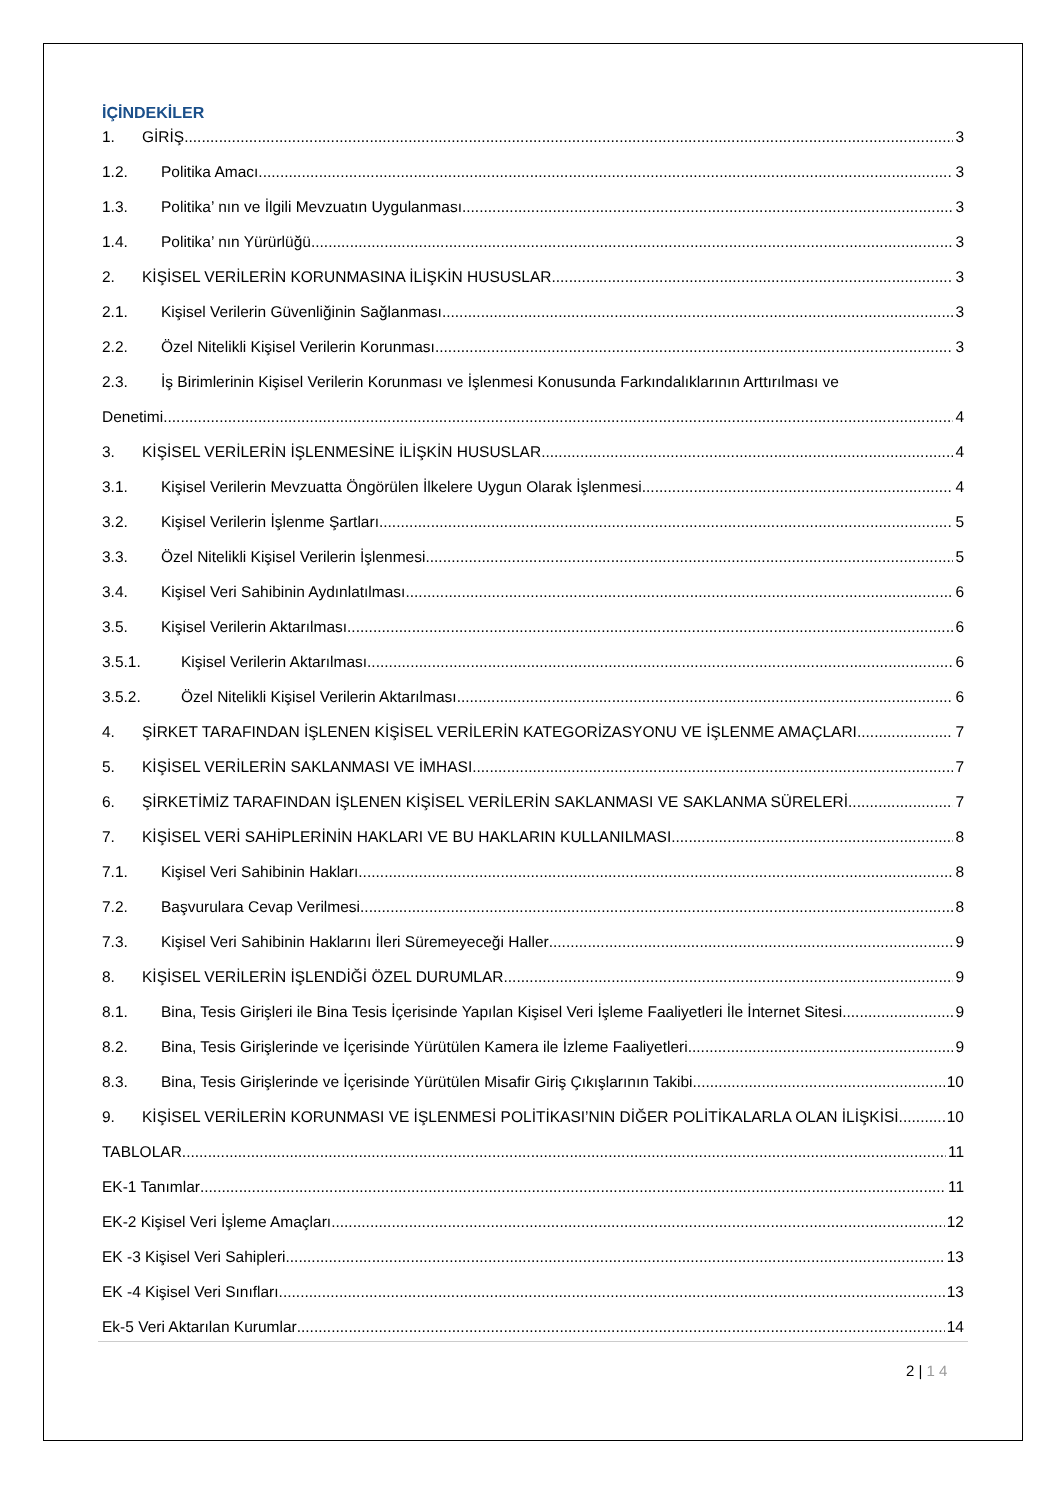İÇİNDEKİLER
1. GİRİŞ 3
1.2. Politika Amacı 3
1.3. Politika’ nın ve İlgili Mevzuatın Uygulanması 3
1.4. Politika’ nın Yürürlüğü 3
2. KİŞİSEL VERİLERİN KORUNMASINA İLİŞKİN HUSUSLAR 3
2.1. Kişisel Verilerin Güvenliğinin Sağlanması 3
2.2. Özel Nitelikli Kişisel Verilerin Korunması 3
2.3. İş Birimlerinin Kişisel Verilerin Korunması ve İşlenmesi Konusunda Farkındalıklarının Arttırılması ve
Denetimi 4
3. KİŞİSEL VERİLERİN İŞLENMESİNE İLİŞKİN HUSUSLAR 4
3.1. Kişisel Verilerin Mevzuatta Öngörülen İlkelere Uygun Olarak İşlenmesi 4
3.2. Kişisel Verilerin İşlenme Şartları 5
3.3. Özel Nitelikli Kişisel Verilerin İşlenmesi 5
3.4. Kişisel Veri Sahibinin Aydınlatılması 6
3.5. Kişisel Verilerin Aktarılması 6
3.5.1. Kişisel Verilerin Aktarılması 6
3.5.2. Özel Nitelikli Kişisel Verilerin Aktarılması 6
4. ŞİRKET TARAFINDAN İŞLENEN KİŞİSEL VERİLERİN KATEGORİZASYONU VE İŞLENME AMAÇLARI 7
5. KİŞİSEL VERİLERİN SAKLANMASI VE İMHASI 7
6. ŞİRKETİMİZ TARAFINDAN İŞLENEN KİŞİSEL VERİLERİN SAKLANMASI VE SAKLANMA SÜRELERİ 7
7. KİŞİSEL VERİ SAHİPLERİNİN HAKLARI VE BU HAKLARIN KULLANILMASI 8
7.1. Kişisel Veri Sahibinin Hakları 8
7.2. Başvurulara Cevap Verilmesi 8
7.3. Kişisel Veri Sahibinin Haklarını İleri Süremeyeceği Haller 9
8. KİŞİSEL VERİLERİN İŞLENDİĞİ ÖZEL DURUMLAR 9
8.1. Bina, Tesis Girişleri ile Bina Tesis İçerisinde Yapılan Kişisel Veri İşleme Faaliyetleri İle İnternet Sitesi 9
8.2. Bina, Tesis Girişlerinde ve İçerisinde Yürütülen Kamera ile İzleme Faaliyetleri 9
8.3. Bina, Tesis Girişlerinde ve İçerisinde Yürütülen Misafir Giriş Çıkışlarının Takibi 10
9. KİŞİSEL VERİLERİN KORUNMASI VE İŞLENMESİ POLİTİKASI’NIN DİĞER POLİTİKALARLA OLAN İLİŞKİSİ 10
TABLOLAR 11
EK-1 Tanımlar 11
EK-2 Kişisel Veri İşleme Amaçları 12
EK -3 Kişisel Veri Sahipleri 13
EK -4 Kişisel Veri Sınıfları 13
Ek-5 Veri Aktarılan Kurumlar 14
2 | 1 4